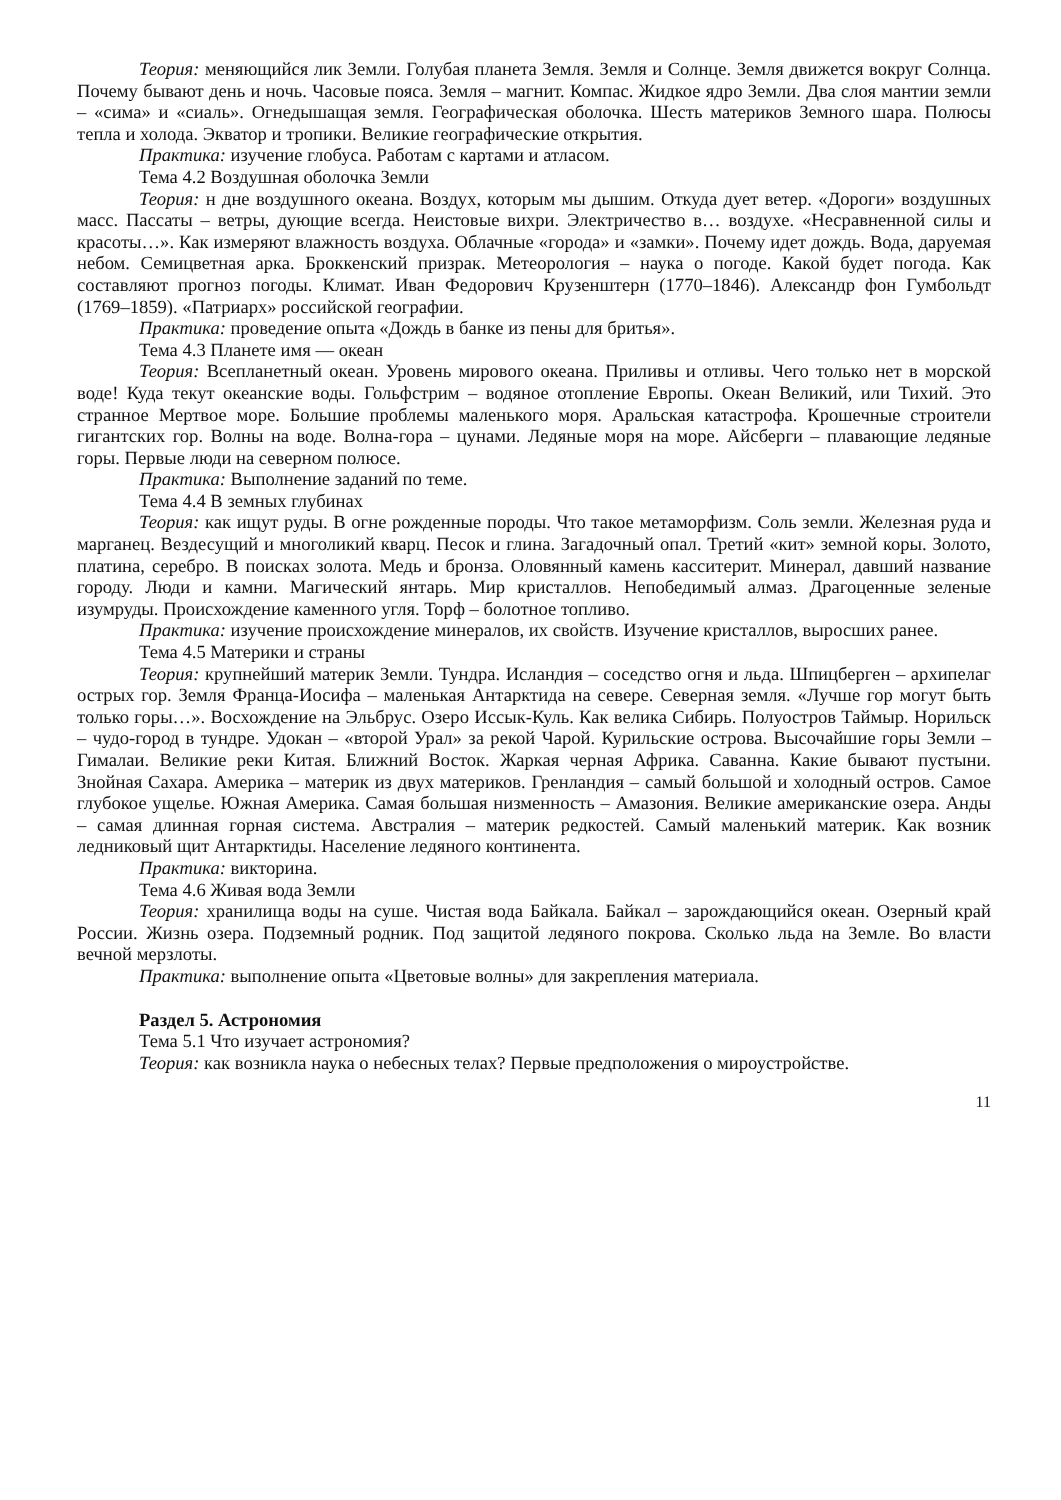Теория: меняющийся лик Земли. Голубая планета Земля. Земля и Солнце. Земля движется вокруг Солнца. Почему бывают день и ночь. Часовые пояса. Земля – магнит. Компас. Жидкое ядро Земли. Два слоя мантии земли – «сима» и «сиаль». Огнедышащая земля. Географическая оболочка. Шесть материков Земного шара. Полюсы тепла и холода. Экватор и тропики. Великие географические открытия.
Практика: изучение глобуса. Работам с картами и атласом.
Тема 4.2 Воздушная оболочка Земли
Теория: н дне воздушного океана. Воздух, которым мы дышим. Откуда дует ветер. «Дороги» воздушных масс. Пассаты – ветры, дующие всегда. Неистовые вихри. Электричество в… воздухе. «Несравненной силы и красоты…». Как измеряют влажность воздуха. Облачные «города» и «замки». Почему идет дождь. Вода, даруемая небом. Семицветная арка. Броккенский призрак. Метеорология – наука о погоде. Какой будет погода. Как составляют прогноз погоды. Климат. Иван Федорович Крузенштерн (1770–1846). Александр фон Гумбольдт (1769–1859). «Патриарх» российской географии.
Практика: проведение опыта «Дождь в банке из пены для бритья».
Тема 4.3 Планете имя — океан
Теория: Всепланетный океан. Уровень мирового океана. Приливы и отливы. Чего только нет в морской воде! Куда текут океанские воды. Гольфстрим – водяное отопление Европы. Океан Великий, или Тихий. Это странное Мертвое море. Большие проблемы маленького моря. Аральская катастрофа. Крошечные строители гигантских гор. Волны на воде. Волна-гора – цунами. Ледяные моря на море. Айсберги – плавающие ледяные горы. Первые люди на северном полюсе.
Практика: Выполнение заданий по теме.
Тема 4.4 В земных глубинах
Теория: как ищут руды. В огне рожденные породы. Что такое метаморфизм. Соль земли. Железная руда и марганец. Вездесущий и многоликий кварц. Песок и глина. Загадочный опал. Третий «кит» земной коры. Золото, платина, серебро. В поисках золота. Медь и бронза. Оловянный камень касситерит. Минерал, давший название городу. Люди и камни. Магический янтарь. Мир кристаллов. Непобедимый алмаз. Драгоценные зеленые изумруды. Происхождение каменного угля. Торф – болотное топливо.
Практика: изучение происхождение минералов, их свойств. Изучение кристаллов, выросших ранее.
Тема 4.5 Материки и страны
Теория: крупнейший материк Земли. Тундра. Исландия – соседство огня и льда. Шпицберген – архипелаг острых гор. Земля Франца-Иосифа – маленькая Антарктида на севере. Северная земля. «Лучше гор могут быть только горы…». Восхождение на Эльбрус. Озеро Иссык-Куль. Как велика Сибирь. Полуостров Таймыр. Норильск – чудо-город в тундре. Удокан – «второй Урал» за рекой Чарой. Курильские острова. Высочайшие горы Земли – Гималаи. Великие реки Китая. Ближний Восток. Жаркая черная Африка. Саванна. Какие бывают пустыни. Знойная Сахара. Америка – материк из двух материков. Гренландия – самый большой и холодный остров. Самое глубокое ущелье. Южная Америка. Самая большая низменность – Амазония. Великие американские озера. Анды – самая длинная горная система. Австралия – материк редкостей. Самый маленький материк. Как возник ледниковый щит Антарктиды. Население ледяного континента.
Практика: викторина.
Тема 4.6 Живая вода Земли
Теория: хранилища воды на суше. Чистая вода Байкала. Байкал – зарождающийся океан. Озерный край России. Жизнь озера. Подземный родник. Под защитой ледяного покрова. Сколько льда на Земле. Во власти вечной мерзлоты.
Практика: выполнение опыта «Цветовые волны» для закрепления материала.
Раздел 5. Астрономия
Тема 5.1 Что изучает астрономия?
Теория: как возникла наука о небесных телах? Первые предположения о мироустройстве.
11